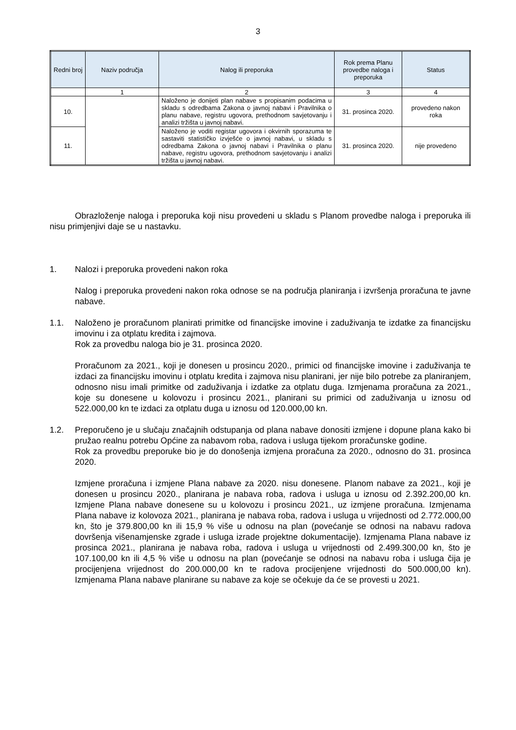3
| Redni broj | Naziv područja | Nalog ili preporuka | Rok prema Planu provedbe naloga i preporuka | Status |
| --- | --- | --- | --- | --- |
| | 1 | 2 | 3 | 4 |
| 10. | | Naloženo je donijeti plan nabave s propisanim podacima u skladu s odredbama Zakona o javnoj nabavi i Pravilnika o planu nabave, registru ugovora, prethodnom savjetovanju i analizi tržišta u javnoj nabavi. | 31. prosinca 2020. | provedeno nakon roka |
| 11. | | Naloženo je voditi registar ugovora i okvirnih sporazuma te sastaviti statističko izvješće o javnoj nabavi, u skladu s odredbama Zakona o javnoj nabavi i Pravilnika o planu nabave, registru ugovora, prethodnom savjetovanju i analizi tržišta u javnoj nabavi. | 31. prosinca 2020. | nije provedeno |
Obrazloženje naloga i preporuka koji nisu provedeni u skladu s Planom provedbe naloga i preporuka ili nisu primjenjivi daje se u nastavku.
1. Nalozi i preporuka provedeni nakon roka
Nalog i preporuka provedeni nakon roka odnose se na područja planiranja i izvršenja proračuna te javne nabave.
1.1. Naloženo je proračunom planirati primitke od financijske imovine i zaduživanja te izdatke za financijsku imovinu i za otplatu kredita i zajmova.
Rok za provedbu naloga bio je 31. prosinca 2020.
Proračunom za 2021., koji je donesen u prosincu 2020., primici od financijske imovine i zaduživanja te izdaci za financijsku imovinu i otplatu kredita i zajmova nisu planirani, jer nije bilo potrebe za planiranjem, odnosno nisu imali primitke od zaduživanja i izdatke za otplatu duga. Izmjenama proračuna za 2021., koje su donesene u kolovozu i prosincu 2021., planirani su primici od zaduživanja u iznosu od 522.000,00 kn te izdaci za otplatu duga u iznosu od 120.000,00 kn.
1.2. Preporučeno je u slučaju značajnih odstupanja od plana nabave donositi izmjene i dopune plana kako bi pružao realnu potrebu Općine za nabavom roba, radova i usluga tijekom proračunske godine.
Rok za provedbu preporuke bio je do donošenja izmjena proračuna za 2020., odnosno do 31. prosinca 2020.
Izmjene proračuna i izmjene Plana nabave za 2020. nisu donesene. Planom nabave za 2021., koji je donesen u prosincu 2020., planirana je nabava roba, radova i usluga u iznosu od 2.392.200,00 kn. Izmjene Plana nabave donesene su u kolovozu i prosincu 2021., uz izmjene proračuna. Izmjenama Plana nabave iz kolovoza 2021., planirana je nabava roba, radova i usluga u vrijednosti od 2.772.000,00 kn, što je 379.800,00 kn ili 15,9 % više u odnosu na plan (povećanje se odnosi na nabavu radova dovršenja višenamjenske zgrade i usluga izrade projektne dokumentacije). Izmjenama Plana nabave iz prosinca 2021., planirana je nabava roba, radova i usluga u vrijednosti od 2.499.300,00 kn, što je 107.100,00 kn ili 4,5 % više u odnosu na plan (povećanje se odnosi na nabavu roba i usluga čija je procijenjena vrijednost do 200.000,00 kn te radova procijenjene vrijednosti do 500.000,00 kn). Izmjenama Plana nabave planirane su nabave za koje se očekuje da će se provesti u 2021.